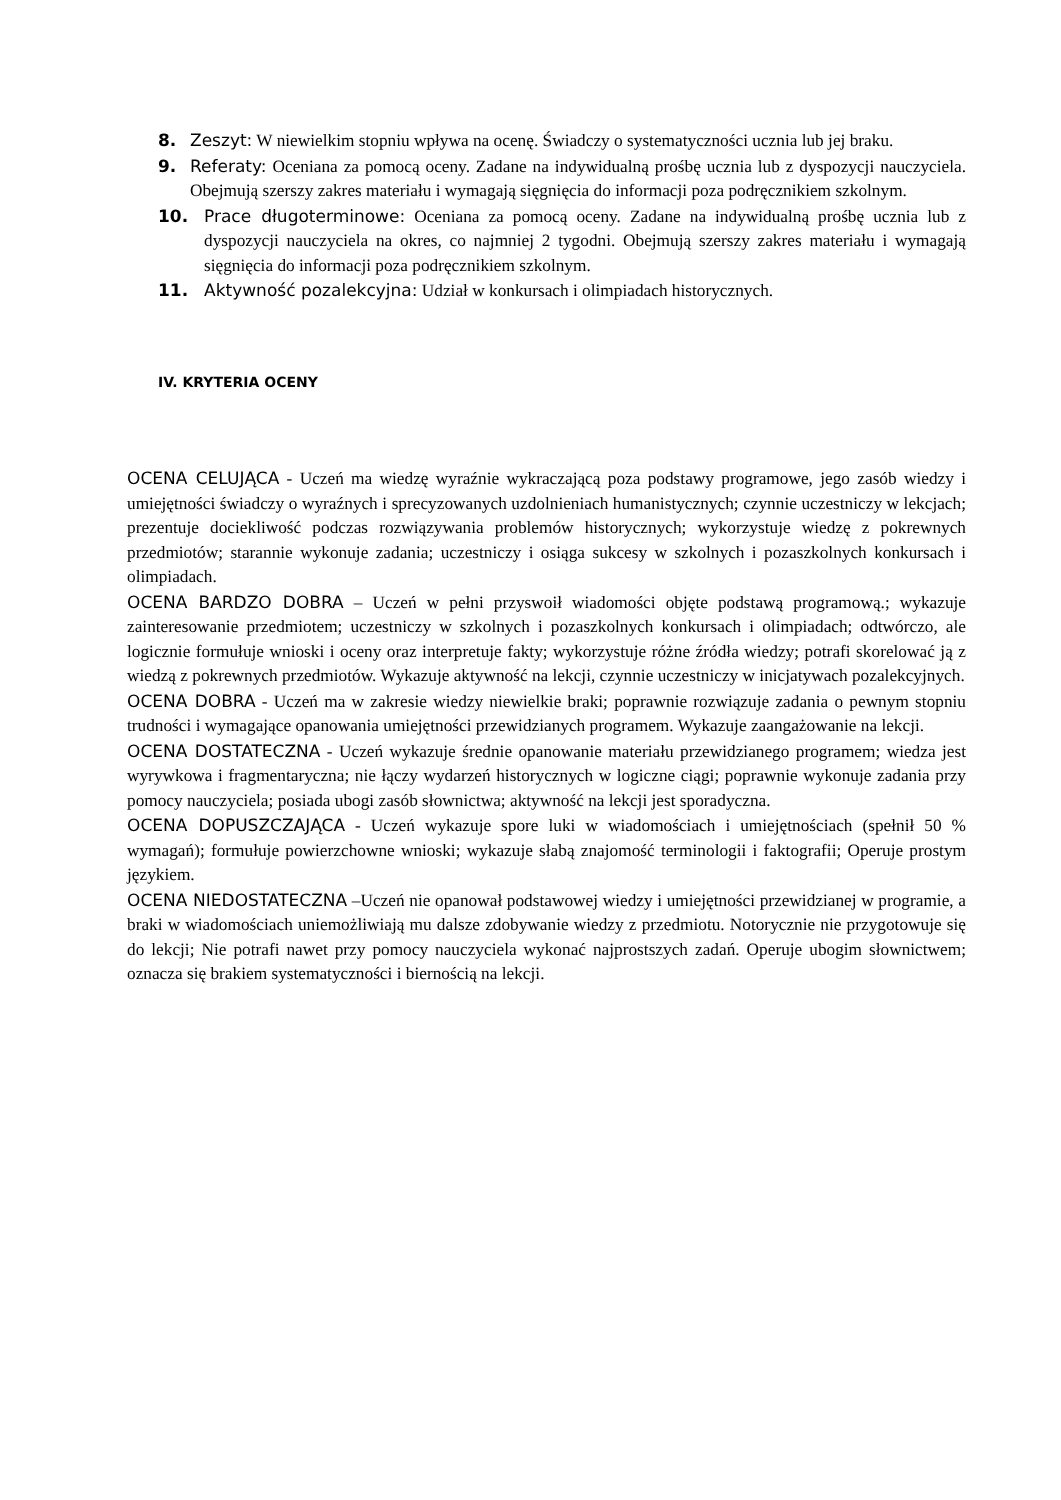8. Zeszyt: W niewielkim stopniu wpływa na ocenę. Świadczy o systematyczności ucznia lub jej braku.
9. Referaty: Oceniana za pomocą oceny. Zadane na indywidualną prośbę ucznia lub z dyspozycji nauczyciela. Obejmują szerszy zakres materiału i wymagają sięgnięcia do informacji poza podręcznikiem szkolnym.
10. Prace długoterminowe: Oceniana za pomocą oceny. Zadane na indywidualną prośbę ucznia lub z dyspozycji nauczyciela na okres, co najmniej 2 tygodni. Obejmują szerszy zakres materiału i wymagają sięgnięcia do informacji poza podręcznikiem szkolnym.
11. Aktywność pozalekcyjna: Udział w konkursach i olimpiadach historycznych.
IV. KRYTERIA OCENY
OCENA CELUJĄCA - Uczeń ma wiedzę wyraźnie wykraczającą poza podstawy programowe, jego zasób wiedzy i umiejętności świadczy o wyraźnych i sprecyzowanych uzdolnieniach humanistycznych; czynnie uczestniczy w lekcjach; prezentuje dociekliwość podczas rozwiązywania problemów historycznych; wykorzystuje wiedzę z pokrewnych przedmiotów; starannie wykonuje zadania; uczestniczy i osiąga sukcesy w szkolnych i pozaszkolnych konkursach i olimpiadach.
OCENA BARDZO DOBRA – Uczeń w pełni przyswoił wiadomości objęte podstawą programową.; wykazuje zainteresowanie przedmiotem; uczestniczy w szkolnych i pozaszkolnych konkursach i olimpiadach; odtwórczo, ale logicznie formułuje wnioski i oceny oraz interpretuje fakty; wykorzystuje różne źródła wiedzy; potrafi skorelować ją z wiedzą z pokrewnych przedmiotów. Wykazuje aktywność na lekcji, czynnie uczestniczy w inicjatywach pozalekcyjnych.
OCENA DOBRA - Uczeń ma w zakresie wiedzy niewielkie braki; poprawnie rozwiązuje zadania o pewnym stopniu trudności i wymagające opanowania umiejętności przewidzianych programem. Wykazuje zaangażowanie na lekcji.
OCENA DOSTATECZNA - Uczeń wykazuje średnie opanowanie materiału przewidzianego programem; wiedza jest wyrywkowa i fragmentaryczna; nie łączy wydarzeń historycznych w logiczne ciągi; poprawnie wykonuje zadania przy pomocy nauczyciela; posiada ubogi zasób słownictwa; aktywność na lekcji jest sporadyczna.
OCENA DOPUSZCZAJĄCA - Uczeń wykazuje spore luki w wiadomościach i umiejętnościach (spełnił 50 % wymagań); formułuje powierzchowne wnioski; wykazuje słabą znajomość terminologii i faktografii; Operuje prostym językiem.
OCENA NIEDOSTATECZNA –Uczeń nie opanował podstawowej wiedzy i umiejętności przewidzianej w programie, a braki w wiadomościach uniemożliwiają mu dalsze zdobywanie wiedzy z przedmiotu. Notorycznie nie przygotowuje się do lekcji; Nie potrafi nawet przy pomocy nauczyciela wykonać najprostszych zadań. Operuje ubogim słownictwem; oznacza się brakiem systematyczności i biernością na lekcji.